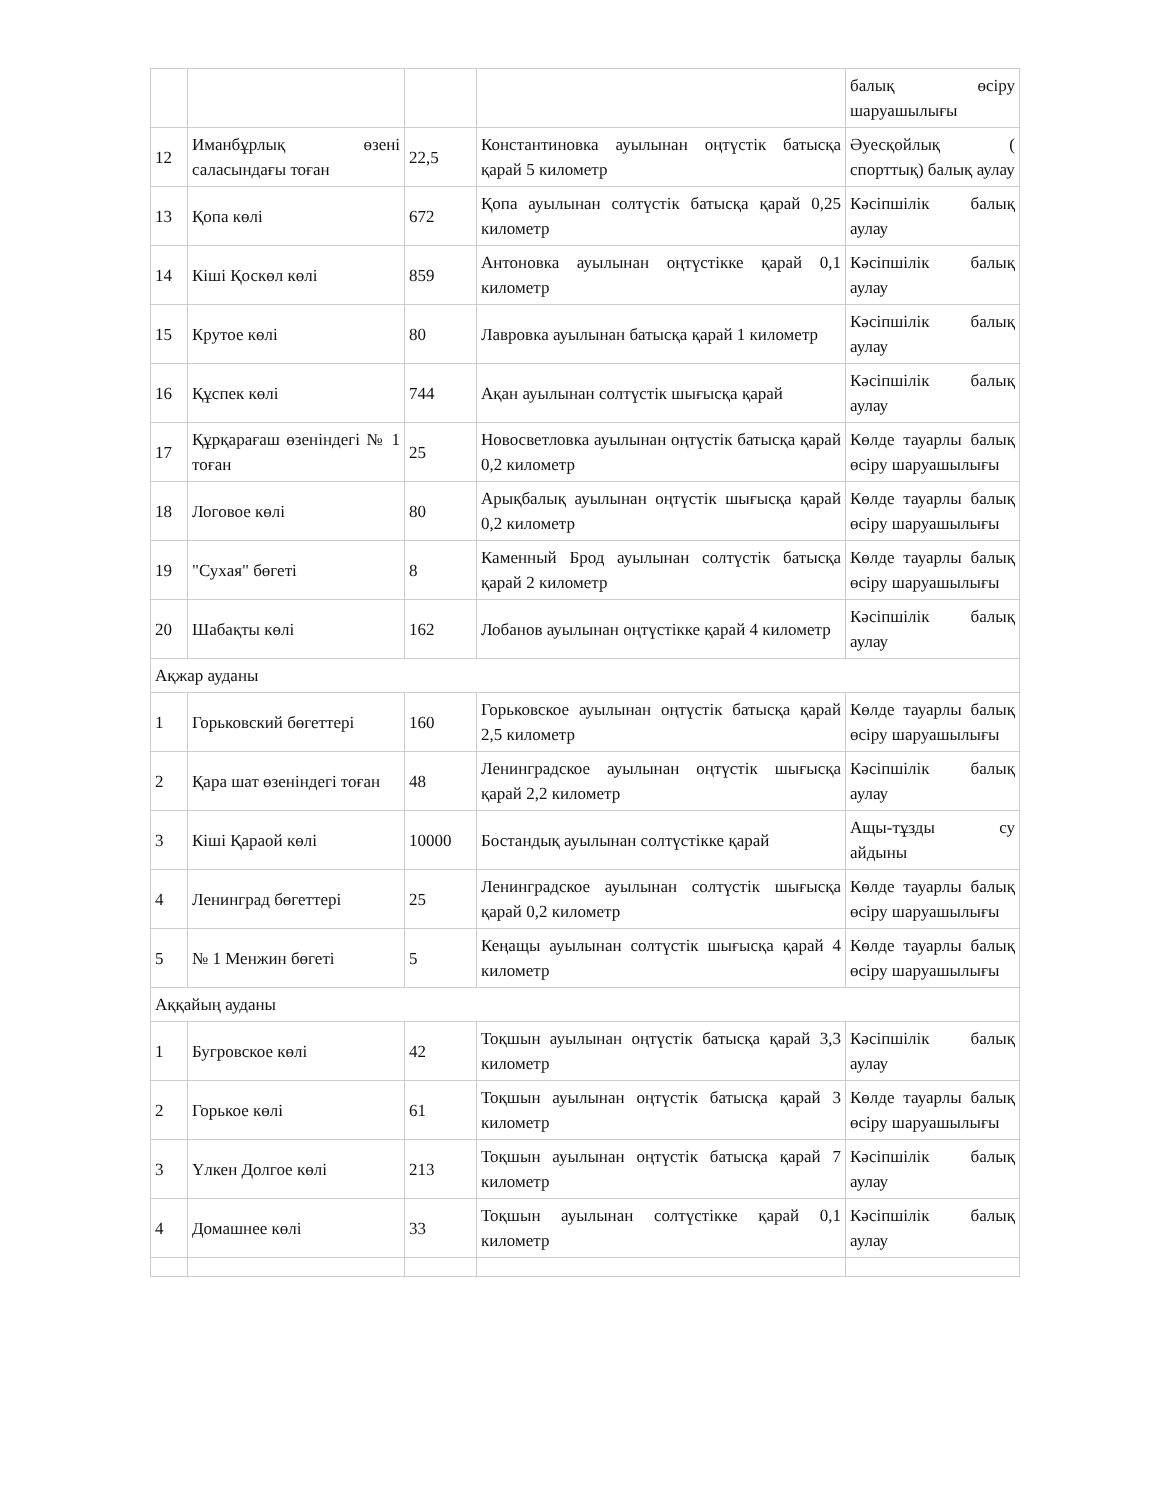| | | | | балық өсіру шаруашылығы |
| 12 | Иманбұрлық өзені саласындағы тоған | 22,5 | Константиновка ауылынан оңтүстік батысқа қарай 5 километр | Әуесқойлық ( спорттық) балық аулау |
| 13 | Қопа көлі | 672 | Қопа ауылынан солтүстік батысқа қарай 0,25 километр | Кәсіпшілік балық аулау |
| 14 | Кіші Қоскөл көлі | 859 | Антоновка ауылынан оңтүстікке қарай 0,1 километр | Кәсіпшілік балық аулау |
| 15 | Крутое көлі | 80 | Лавровка ауылынан батысқа қарай 1 километр | Кәсіпшілік балық аулау |
| 16 | Құспек көлі | 744 | Ақан ауылынан солтүстік шығысқа қарай | Кәсіпшілік балық аулау |
| 17 | Құрқарағаш өзеніндегі № 1 тоған | 25 | Новосветловка ауылынан оңтүстік батысқа қарай 0,2 километр | Көлде тауарлы балық өсіру шаруашылығы |
| 18 | Логовое көлі | 80 | Арықбалық ауылынан оңтүстік шығысқа қарай 0,2 километр | Көлде тауарлы балық өсіру шаруашылығы |
| 19 | "Сухая" бөгеті | 8 | Каменный Брод ауылынан солтүстік батысқа қарай 2 километр | Көлде тауарлы балық өсіру шаруашылығы |
| 20 | Шабақты көлі | 162 | Лобанов ауылынан оңтүстікке қарай 4 километр | Кәсіпшілік балық аулау |
| Ақжар ауданы | | | | |
| 1 | Горьковский бөгеттері | 160 | Горьковское ауылынан оңтүстік батысқа қарай 2,5 километр | Көлде тауарлы балық өсіру шаруашылығы |
| 2 | Қара шат өзеніндегі тоған | 48 | Ленинградское ауылынан оңтүстік шығысқа қарай 2,2 километр | Кәсіпшілік балық аулау |
| 3 | Кіші Қараой көлі | 10000 | Бостандық ауылынан солтүстікке қарай | Ащы-тұзды су айдыны |
| 4 | Ленинград бөгеттері | 25 | Ленинградское ауылынан солтүстік шығысқа қарай 0,2 километр | Көлде тауарлы балық өсіру шаруашылығы |
| 5 | № 1 Менжин бөгеті | 5 | Кеңащы ауылынан солтүстік шығысқа қарай 4 километр | Көлде тауарлы балық өсіру шаруашылығы |
| Аққайың ауданы | | | | |
| 1 | Бугровское көлі | 42 | Тоқшын ауылынан оңтүстік батысқа қарай 3,3 километр | Кәсіпшілік балық аулау |
| 2 | Горькое көлі | 61 | Тоқшын ауылынан оңтүстік батысқа қарай 3 километр | Көлде тауарлы балық өсіру шаруашылығы |
| 3 | Үлкен Долгое көлі | 213 | Тоқшын ауылынан оңтүстік батысқа қарай 7 километр | Кәсіпшілік балық аулау |
| 4 | Домашнее көлі | 33 | Тоқшын ауылынан солтүстікке қарай 0,1 километр | Кәсіпшілік балық аулау |